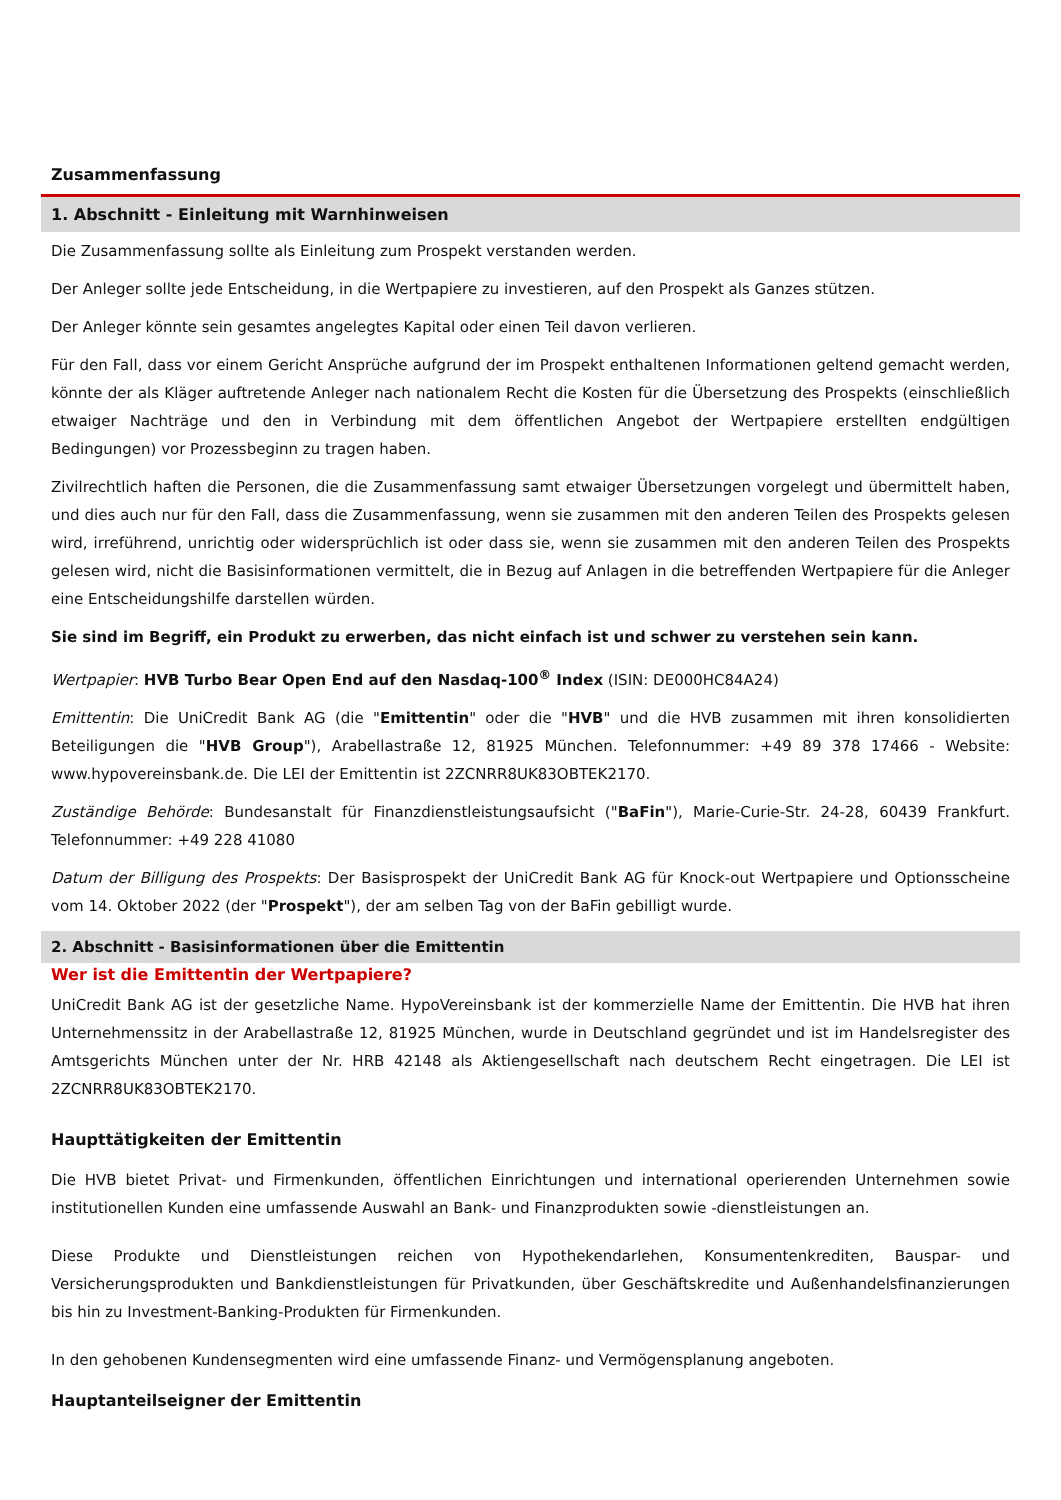Zusammenfassung
1. Abschnitt - Einleitung mit Warnhinweisen
Die Zusammenfassung sollte als Einleitung zum Prospekt verstanden werden.
Der Anleger sollte jede Entscheidung, in die Wertpapiere zu investieren, auf den Prospekt als Ganzes stützen.
Der Anleger könnte sein gesamtes angelegtes Kapital oder einen Teil davon verlieren.
Für den Fall, dass vor einem Gericht Ansprüche aufgrund der im Prospekt enthaltenen Informationen geltend gemacht werden, könnte der als Kläger auftretende Anleger nach nationalem Recht die Kosten für die Übersetzung des Prospekts (einschließlich etwaiger Nachträge und den in Verbindung mit dem öffentlichen Angebot der Wertpapiere erstellten endgültigen Bedingungen) vor Prozessbeginn zu tragen haben.
Zivilrechtlich haften die Personen, die die Zusammenfassung samt etwaiger Übersetzungen vorgelegt und übermittelt haben, und dies auch nur für den Fall, dass die Zusammenfassung, wenn sie zusammen mit den anderen Teilen des Prospekts gelesen wird, irreführend, unrichtig oder widersprüchlich ist oder dass sie, wenn sie zusammen mit den anderen Teilen des Prospekts gelesen wird, nicht die Basisinformationen vermittelt, die in Bezug auf Anlagen in die betreffenden Wertpapiere für die Anleger eine Entscheidungshilfe darstellen würden.
Sie sind im Begriff, ein Produkt zu erwerben, das nicht einfach ist und schwer zu verstehen sein kann.
Wertpapier: HVB Turbo Bear Open End auf den Nasdaq-100<sup>®</sup> Index (ISIN: DE000HC84A24)
Emittentin: Die UniCredit Bank AG (die "Emittentin" oder die "HVB" und die HVB zusammen mit ihren konsolidierten Beteiligungen die "HVB Group"), Arabellastraße 12, 81925 München. Telefonnummer: +49 89 378 17466 - Website: www.hypovereinsbank.de. Die LEI der Emittentin ist 2ZCNRR8UK83OBTEK2170.
Zuständige Behörde: Bundesanstalt für Finanzdienstleistungsaufsicht ("BaFin"), Marie-Curie-Str. 24-28, 60439 Frankfurt. Telefonnummer: +49 228 41080
Datum der Billigung des Prospekts: Der Basisprospekt der UniCredit Bank AG für Knock-out Wertpapiere und Optionsscheine vom 14. Oktober 2022 (der "Prospekt"), der am selben Tag von der BaFin gebilligt wurde.
2. Abschnitt - Basisinformationen über die Emittentin
Wer ist die Emittentin der Wertpapiere?
UniCredit Bank AG ist der gesetzliche Name. HypoVereinsbank ist der kommerzielle Name der Emittentin. Die HVB hat ihren Unternehmenssitz in der Arabellastraße 12, 81925 München, wurde in Deutschland gegründet und ist im Handelsregister des Amtsgerichts München unter der Nr. HRB 42148 als Aktiengesellschaft nach deutschem Recht eingetragen. Die LEI ist 2ZCNRR8UK83OBTEK2170.
Haupttätigkeiten der Emittentin
Die HVB bietet Privat- und Firmenkunden, öffentlichen Einrichtungen und international operierenden Unternehmen sowie institutionellen Kunden eine umfassende Auswahl an Bank- und Finanzprodukten sowie -dienstleistungen an.
Diese Produkte und Dienstleistungen reichen von Hypothekendarlehen, Konsumentenkrediten, Bauspar- und Versicherungsprodukten und Bankdienstleistungen für Privatkunden, über Geschäftskredite und Außenhandelsfinanzierungen bis hin zu Investment-Banking-Produkten für Firmenkunden.
In den gehobenen Kundensegmenten wird eine umfassende Finanz- und Vermögensplanung angeboten.
Hauptanteilseigner der Emittentin